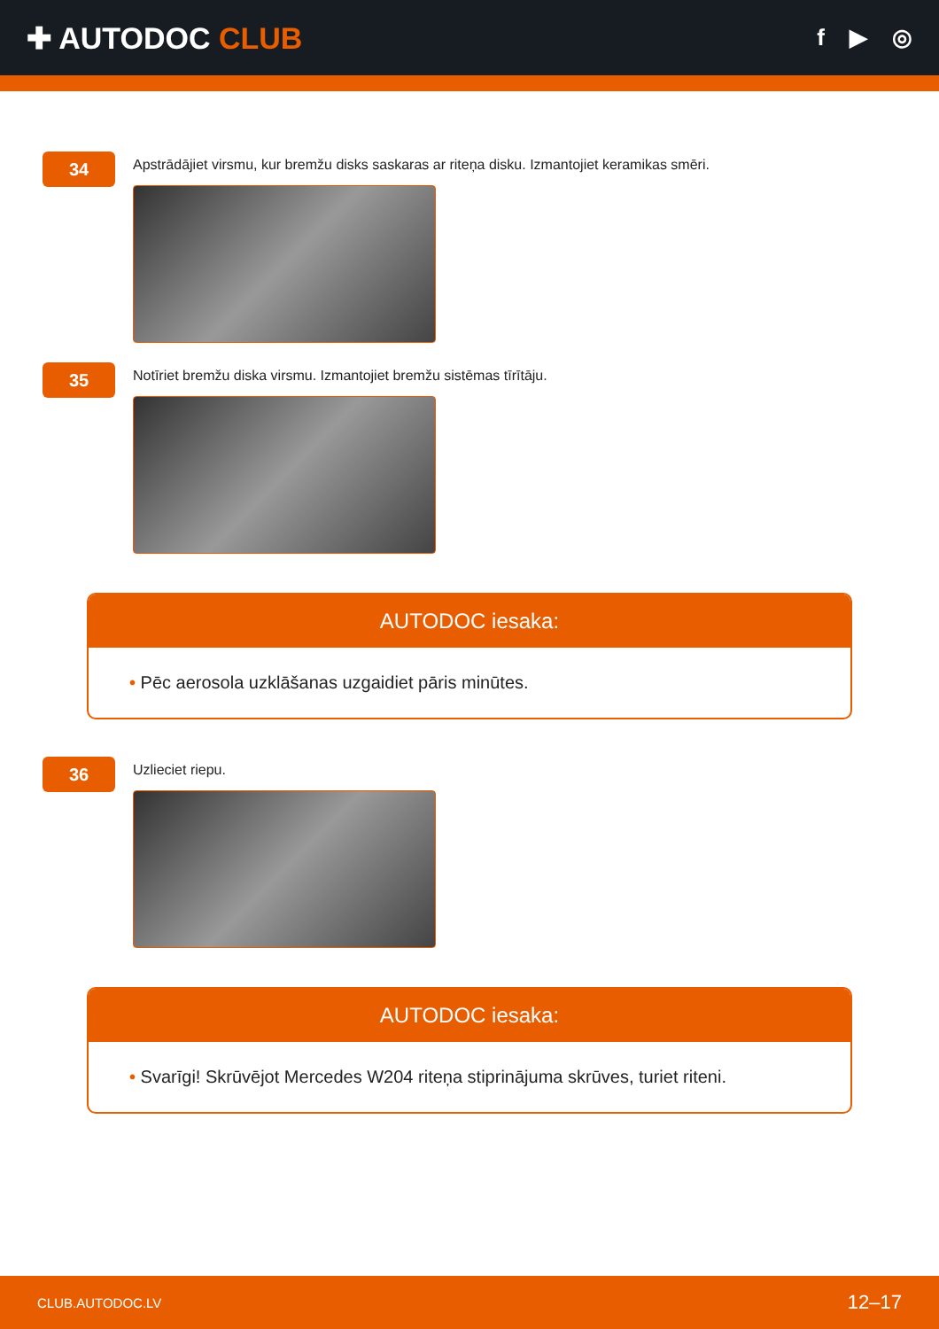✚ AUTODOC CLUB
f ▶ ◎
34
Apstrādājiet virsmu, kur bremžu disks saskaras ar riteņa disku. Izmantojiet keramikas smēri.
35
Notīriet bremžu diska virsmu. Izmantojiet bremžu sistēmas tīrītāju.
AUTODOC iesaka:
• Pēc aerosola uzklāšanas uzgaidiet pāris minūtes.
36
Uzlieciet riepu.
AUTODOC iesaka:
• Svarīgi! Skrūvējot Mercedes W204 riteņa stiprinājuma skrūves, turiet riteni.
CLUB.AUTODOC.LV 12–17